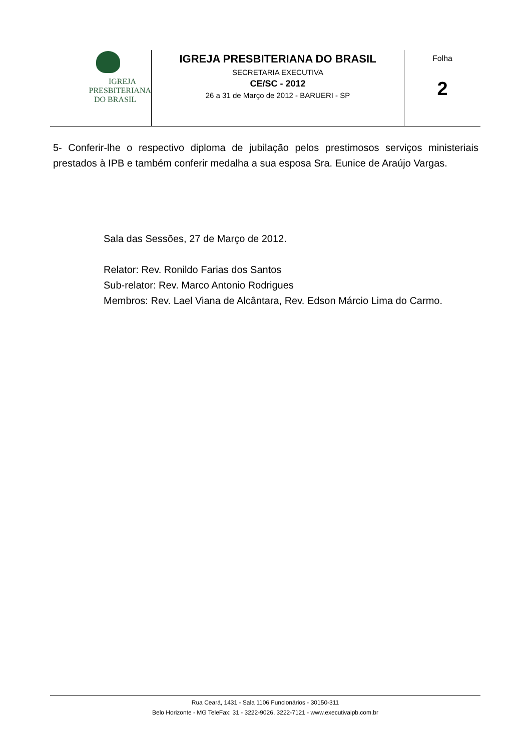IGREJA
PRESBITERIANA
DO BRASIL
IGREJA PRESBITERIANA DO BRASIL
SECRETARIA EXECUTIVA
CE/SC - 2012
26 a 31 de Março de 2012 - BARUERI - SP
Folha
2
5- Conferir-lhe o respectivo diploma de jubilação pelos prestimosos serviços ministeriais prestados à IPB e também conferir medalha a sua esposa Sra. Eunice de Araújo Vargas.
Sala das Sessões, 27 de Março de 2012.
Relator: Rev. Ronildo Farias dos Santos
Sub-relator: Rev. Marco Antonio Rodrigues
Membros: Rev. Lael Viana de Alcântara, Rev. Edson Márcio Lima do Carmo.
Rua Ceará, 1431 - Sala 1106 Funcionários - 30150-311
Belo Horizonte - MG TeleFax: 31 - 3222-9026, 3222-7121 - www.executivaipb.com.br